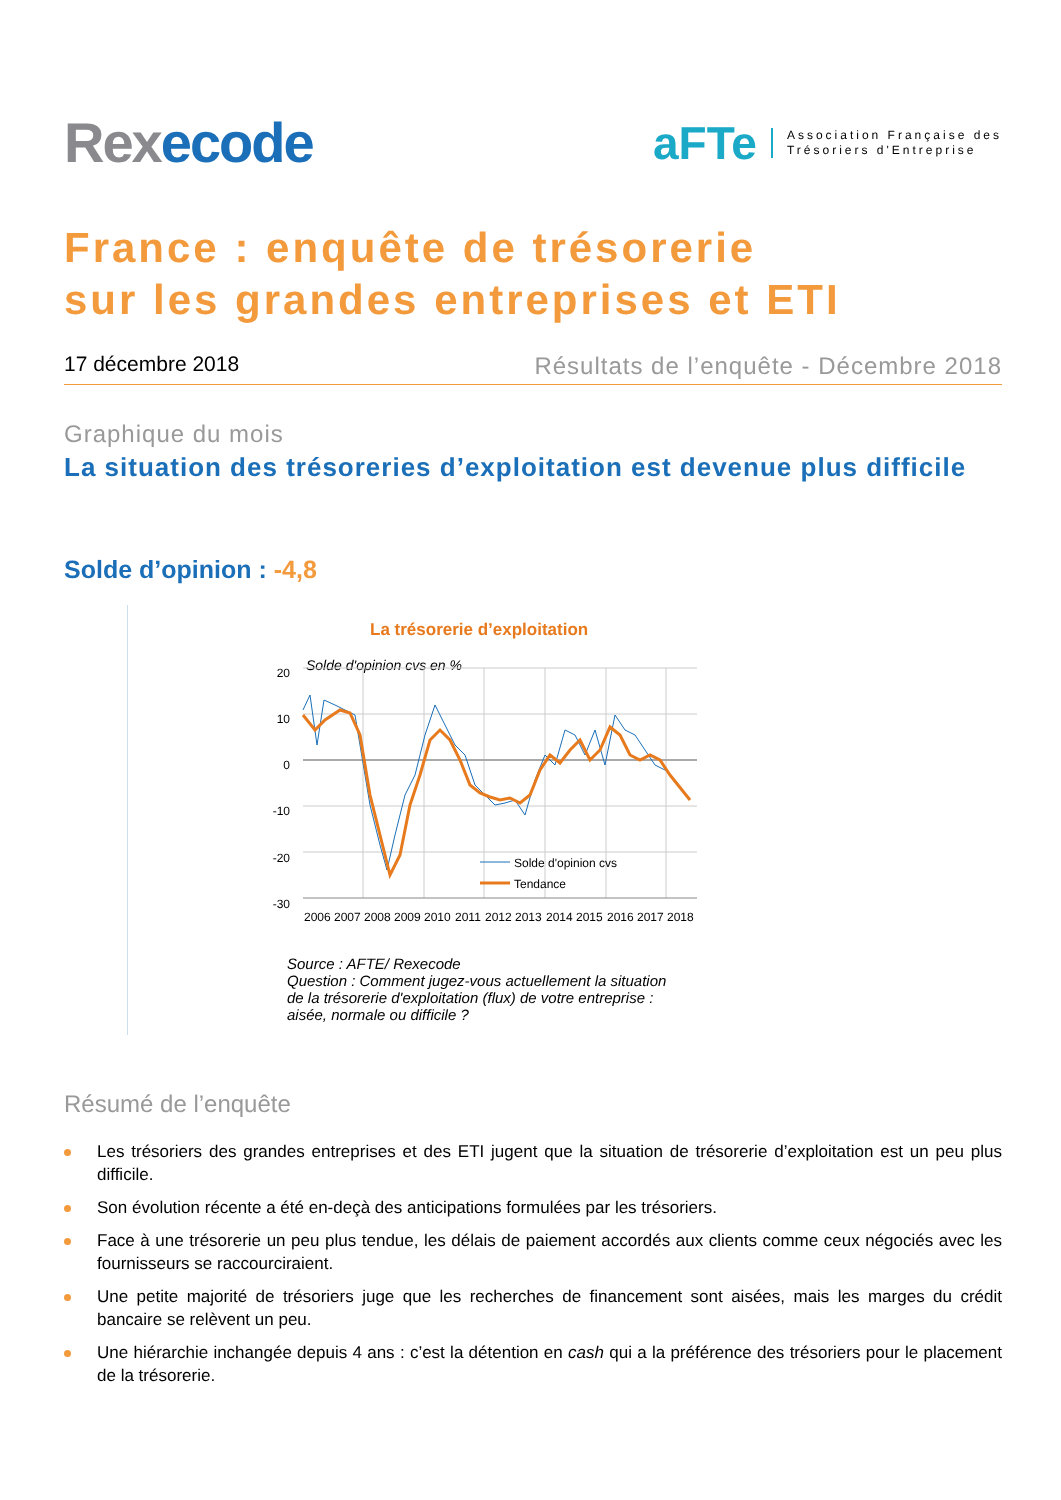Rexecode
aFTe Association Française des
Trésoriers d'Entreprise
France : enquête de trésorerie
sur les grandes entreprises et ETI
17 décembre 2018 Résultats de l’enquête - Décembre 2018
Graphique du mois
La situation des trésoreries d’exploitation est devenue plus difficile
Solde d’opinion : -4,8
La trésorerie d’exploitation
Solde d'opinion cvs en %
20
10
0
-10
-20
-30
Solde d'opinion cvs
Tendance
2006
2007
2008
2009
2010
2011
2012
2013
2014
2015
2016
2017
2018
Source : AFTE/ Rexecode
Question : Comment jugez-vous actuellement la situation
de la trésorerie d'exploitation (flux) de votre entreprise :
aisée, normale ou difficile ?
Résumé de l’enquête
Les trésoriers des grandes entreprises et des ETI jugent que la situation de trésorerie d’exploitation est un peu plus difficile.
Son évolution récente a été en-deçà des anticipations formulées par les trésoriers.
Face à une trésorerie un peu plus tendue, les délais de paiement accordés aux clients comme ceux négociés avec les fournisseurs se raccourciraient.
Une petite majorité de trésoriers juge que les recherches de financement sont aisées, mais les marges du crédit bancaire se relèvent un peu.
Une hiérarchie inchangée depuis 4 ans : c’est la détention en cash qui a la préférence des trésoriers pour le placement de la trésorerie.